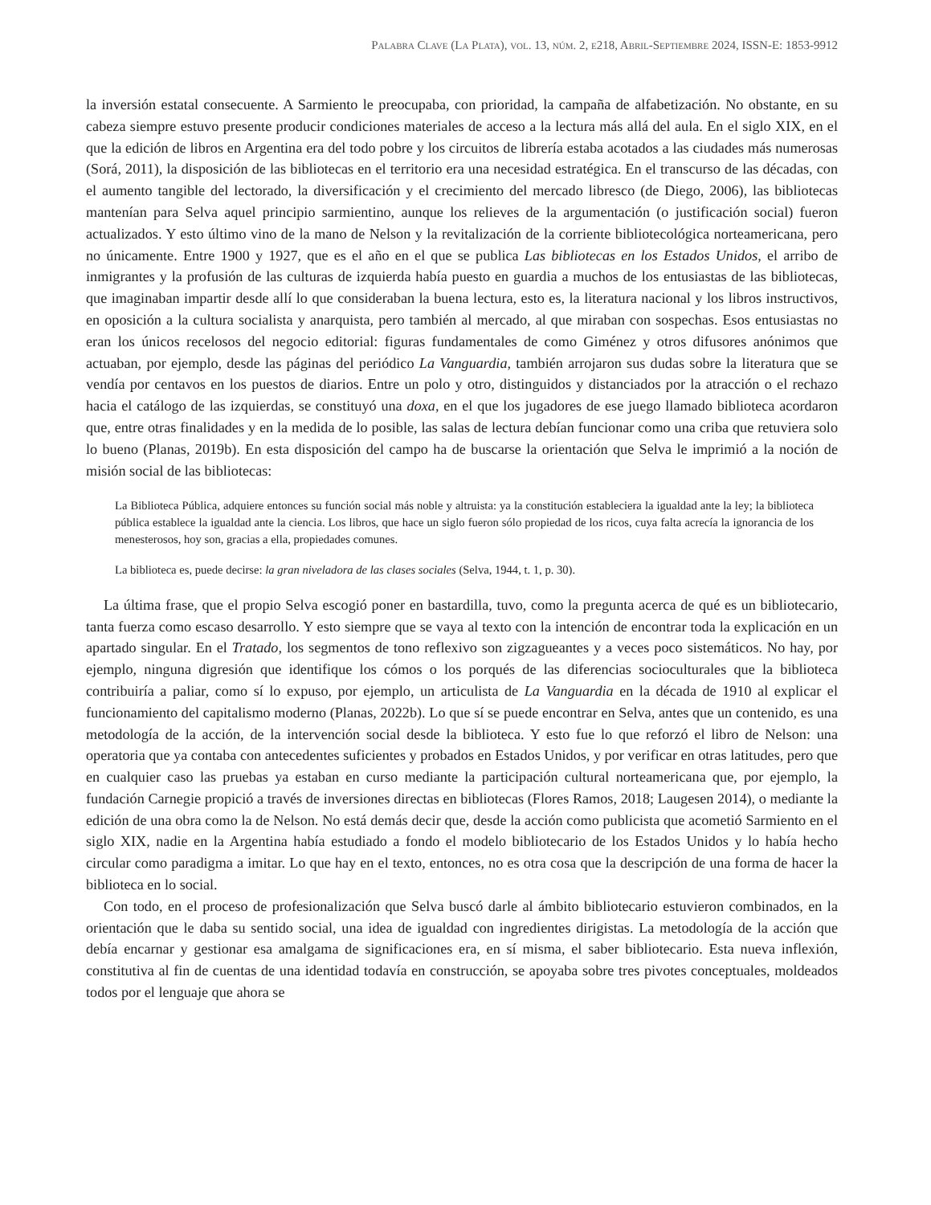Palabra Clave (La Plata), vol. 13, núm. 2, e218, Abril-Septiembre 2024, ISSN-E: 1853-9912
la inversión estatal consecuente. A Sarmiento le preocupaba, con prioridad, la campaña de alfabetización. No obstante, en su cabeza siempre estuvo presente producir condiciones materiales de acceso a la lectura más allá del aula. En el siglo XIX, en el que la edición de libros en Argentina era del todo pobre y los circuitos de librería estaba acotados a las ciudades más numerosas (Sorá, 2011), la disposición de las bibliotecas en el territorio era una necesidad estratégica. En el transcurso de las décadas, con el aumento tangible del lectorado, la diversificación y el crecimiento del mercado libresco (de Diego, 2006), las bibliotecas mantenían para Selva aquel principio sarmientino, aunque los relieves de la argumentación (o justificación social) fueron actualizados. Y esto último vino de la mano de Nelson y la revitalización de la corriente bibliotecológica norteamericana, pero no únicamente. Entre 1900 y 1927, que es el año en el que se publica Las bibliotecas en los Estados Unidos, el arribo de inmigrantes y la profusión de las culturas de izquierda había puesto en guardia a muchos de los entusiastas de las bibliotecas, que imaginaban impartir desde allí lo que consideraban la buena lectura, esto es, la literatura nacional y los libros instructivos, en oposición a la cultura socialista y anarquista, pero también al mercado, al que miraban con sospechas. Esos entusiastas no eran los únicos recelosos del negocio editorial: figuras fundamentales de como Giménez y otros difusores anónimos que actuaban, por ejemplo, desde las páginas del periódico La Vanguardia, también arrojaron sus dudas sobre la literatura que se vendía por centavos en los puestos de diarios. Entre un polo y otro, distinguidos y distanciados por la atracción o el rechazo hacia el catálogo de las izquierdas, se constituyó una doxa, en el que los jugadores de ese juego llamado biblioteca acordaron que, entre otras finalidades y en la medida de lo posible, las salas de lectura debían funcionar como una criba que retuviera solo lo bueno (Planas, 2019b). En esta disposición del campo ha de buscarse la orientación que Selva le imprimió a la noción de misión social de las bibliotecas:
La Biblioteca Pública, adquiere entonces su función social más noble y altruista: ya la constitución estableciera la igualdad ante la ley; la biblioteca pública establece la igualdad ante la ciencia. Los libros, que hace un siglo fueron sólo propiedad de los ricos, cuya falta acrecía la ignorancia de los menesterosos, hoy son, gracias a ella, propiedades comunes.
La biblioteca es, puede decirse: la gran niveladora de las clases sociales (Selva, 1944, t. 1, p. 30).
La última frase, que el propio Selva escogió poner en bastardilla, tuvo, como la pregunta acerca de qué es un bibliotecario, tanta fuerza como escaso desarrollo. Y esto siempre que se vaya al texto con la intención de encontrar toda la explicación en un apartado singular. En el Tratado, los segmentos de tono reflexivo son zigzagueantes y a veces poco sistemáticos. No hay, por ejemplo, ninguna digresión que identifique los cómos o los porqués de las diferencias socioculturales que la biblioteca contribuiría a paliar, como sí lo expuso, por ejemplo, un articulista de La Vanguardia en la década de 1910 al explicar el funcionamiento del capitalismo moderno (Planas, 2022b). Lo que sí se puede encontrar en Selva, antes que un contenido, es una metodología de la acción, de la intervención social desde la biblioteca. Y esto fue lo que reforzó el libro de Nelson: una operatoria que ya contaba con antecedentes suficientes y probados en Estados Unidos, y por verificar en otras latitudes, pero que en cualquier caso las pruebas ya estaban en curso mediante la participación cultural norteamericana que, por ejemplo, la fundación Carnegie propició a través de inversiones directas en bibliotecas (Flores Ramos, 2018; Laugesen 2014), o mediante la edición de una obra como la de Nelson. No está demás decir que, desde la acción como publicista que acometió Sarmiento en el siglo XIX, nadie en la Argentina había estudiado a fondo el modelo bibliotecario de los Estados Unidos y lo había hecho circular como paradigma a imitar. Lo que hay en el texto, entonces, no es otra cosa que la descripción de una forma de hacer la biblioteca en lo social.
Con todo, en el proceso de profesionalización que Selva buscó darle al ámbito bibliotecario estuvieron combinados, en la orientación que le daba su sentido social, una idea de igualdad con ingredientes dirigistas. La metodología de la acción que debía encarnar y gestionar esa amalgama de significaciones era, en sí misma, el saber bibliotecario. Esta nueva inflexión, constitutiva al fin de cuentas de una identidad todavía en construcción, se apoyaba sobre tres pivotes conceptuales, moldeados todos por el lenguaje que ahora se